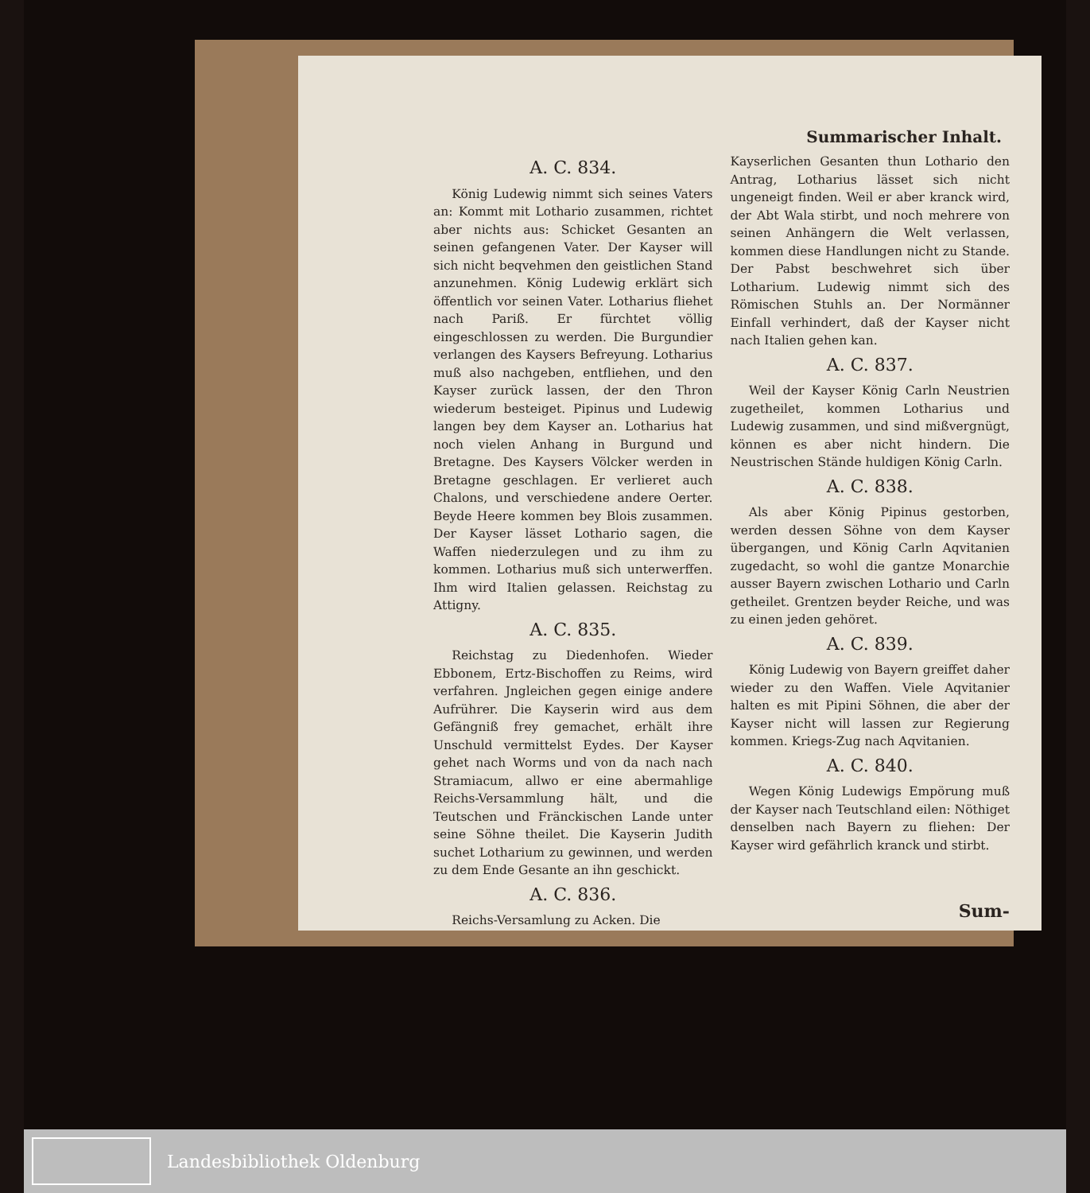Summarischer Inhalt.
A. C. 834.
König Ludewig nimmt sich seines Vaters an: Kommt mit Lothario zusammen, richtet aber nichts aus: Schicket Gesanten an seinen gefangenen Vater. Der Kayser will sich nicht beqvehmen den geistlichen Stand anzunehmen. König Ludewig erklärt sich öffentlich vor seinen Vater. Lotharius fliehet nach Pariß. Er fürchtet völlig eingeschlossen zu werden. Die Burgundier verlangen des Kaysers Befreyung. Lotharius muß also nachgeben, entfliehen, und den Kayser zurück lassen, der den Thron wiederum besteiget. Pipinus und Ludewig langen bey dem Kayser an. Lotharius hat noch vielen Anhang in Burgund und Bretagne. Des Kaysers Völcker werden in Bretagne geschlagen. Er verlieret auch Chalons, und verschiedene andere Oerter. Beyde Heere kommen bey Blois zusammen. Der Kayser lässet Lothario sagen, die Waffen niederzulegen und zu ihm zu kommen. Lotharius muß sich unterwerffen. Ihm wird Italien gelassen. Reichstag zu Attigny.
A. C. 835.
Reichstag zu Diedenhofen. Wieder Ebbonem, Ertz-Bischoffen zu Reims, wird verfahren. Jngleichen gegen einige andere Aufrührer. Die Kayserin wird aus dem Gefängniß frey gemachet, erhält ihre Unschuld vermittelst Eydes. Der Kayser gehet nach Worms und von da nach nach Stramiacum, allwo er eine abermahlige Reichs-Versammlung hält, und die Teutschen und Fränckischen Lande unter seine Söhne theilet. Die Kayserin Judith suchet Lotharium zu gewinnen, und werden zu dem Ende Gesante an ihn geschickt.
A. C. 836.
Reichs-Versamlung zu Acken. Die
Kayserlichen Gesanten thun Lothario den Antrag, Lotharius lässet sich nicht ungeneigt finden. Weil er aber kranck wird, der Abt Wala stirbt, und noch mehrere von seinen Anhängern die Welt verlassen, kommen diese Handlungen nicht zu Stande. Der Pabst beschwehret sich über Lotharium. Ludewig nimmt sich des Römischen Stuhls an. Der Normänner Einfall verhindert, daß der Kayser nicht nach Italien gehen kan.
A. C. 837.
Weil der Kayser König Carln Neustrien zugetheilet, kommen Lotharius und Ludewig zusammen, und sind mißvergnügt, können es aber nicht hindern. Die Neustrischen Stände huldigen König Carln.
A. C. 838.
Als aber König Pipinus gestorben, werden dessen Söhne von dem Kayser übergangen, und König Carln Aqvitanien zugedacht, so wohl die gantze Monarchie ausser Bayern zwischen Lothario und Carln getheilet. Grentzen beyder Reiche, und was zu einen jeden gehöret.
A. C. 839.
König Ludewig von Bayern greiffet daher wieder zu den Waffen. Viele Aqvitanier halten es mit Pipini Söhnen, die aber der Kayser nicht will lassen zur Regierung kommen. Kriegs-Zug nach Aqvitanien.
A. C. 840.
Wegen König Ludewigs Empörung muß der Kayser nach Teutschland eilen: Nöthiget denselben nach Bayern zu fliehen: Der Kayser wird gefährlich kranck und stirbt.
Sum-
Landesbibliothek Oldenburg